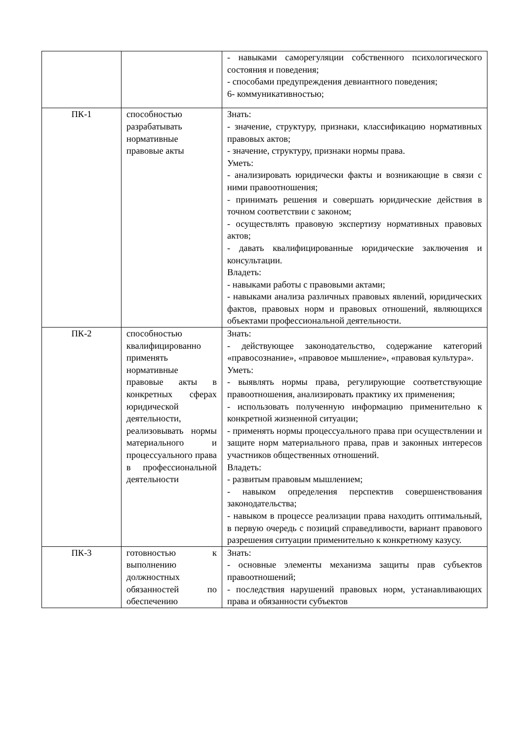| | | - навыками саморегуляции собственного психологического состояния и поведения; - способами предупреждения девиантного поведения; 6- коммуникативностью; |
| ПК-1 | способностью разрабатывать нормативные правовые акты | Знать: - значение, структуру, признаки, классификацию нормативных правовых актов; - значение, структуру, признаки нормы права. Уметь: - анализировать юридически факты и возникающие в связи с ними правоотношения; - принимать решения и совершать юридические действия в точном соответствии с законом; - осуществлять правовую экспертизу нормативных правовых актов; - давать квалифицированные юридические заключения и консультации. Владеть: - навыками работы с правовыми актами; - навыками анализа различных правовых явлений, юридических фактов, правовых норм и правовых отношений, являющихся объектами профессиональной деятельности. |
| ПК-2 | способностью квалифицированно применять нормативные правовые акты в конкретных сферах юридической деятельности, реализовывать нормы материального и процессуального права в профессиональной деятельности | Знать: - действующее законодательство, содержание категорий «правосознание», «правовое мышление», «правовая культура». Уметь: - выявлять нормы права, регулирующие соответствующие правоотношения, анализировать практику их применения; - использовать полученную информацию применительно к конкретной жизненной ситуации; - применять нормы процессуального права при осуществлении и защите норм материального права, прав и законных интересов участников общественных отношений. Владеть: - развитым правовым мышлением; - навыком определения перспектив совершенствования законодательства; - навыком в процессе реализации права находить оптимальный, в первую очередь с позиций справедливости, вариант правового разрешения ситуации применительно к конкретному казусу. |
| ПК-3 | готовностью к выполнению должностных обязанностей по обеспечению | Знать: - основные элементы механизма защиты прав субъектов правоотношений; - последствия нарушений правовых норм, устанавливающих права и обязанности субъектов |